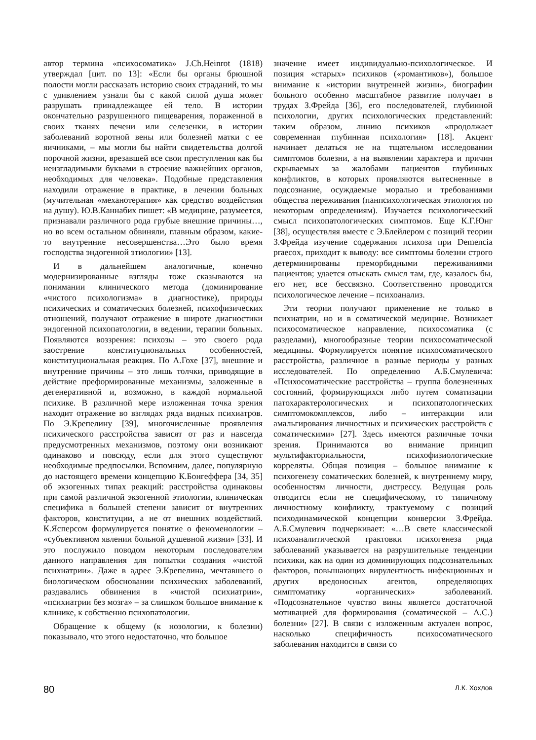автор термина «психосоматика» J.Ch.Heinrot (1818) утверждал [цит. по 13]: «Если бы органы брюшной полости могли рассказать историю своих страданий, то мы с удивлением узнали бы с какой силой душа может разрушать принадлежащее ей тело. В истории окончательно разрушенного пищеварения, пораженной в своих тканях печени или селезенки, в истории заболеваний воротной вены или болезней матки с ее яичниками, – мы могли бы найти свидетельства долгой порочной жизни, врезавшей все свои преступления как бы неизгладимыми буквами в строение важнейших органов, необходимых для человека». Подобные представления находили отражение в практике, в лечении больных (мучительная «механотерапия» как средство воздействия на душу). Ю.В.Каннабих пишет: «В медицине, разумеется, признавали различного рода грубые внешние причины…, но во всем остальном обвиняли, главным образом, какие-то внутренние несовершенства…Это было время господства эндогенной этиологии» [13].
И в дальнейшем аналогичные, конечно модернизированные взгляды тоже сказываются на понимании клинического метода (доминирование «чистого психологизма» в диагностике), природы психических и соматических болезней, психофизических отношений, получают отражение в широте диагностики эндогенной психопатологии, в ведении, терапии больных. Появляются воззрения: психозы – это своего рода заострение конституциональных особенностей, конституциональная реакция. По А.Гохе [37], внешние и внутренние причины – это лишь толчки, приводящие в действие преформированные механизмы, заложенные в дегенеративной и, возможно, в каждой нормальной психике. В различной мере изложенная точка зрения находит отражение во взглядах ряда видных психиатров. По Э.Крепелину [39], многочисленные проявления психического расстройства зависят от раз и навсегда предусмотренных механизмов, поэтому они возникают одинаково и повсюду, если для этого существуют необходимые предпосылки. Вспомним, далее, популярную до настоящего времени концепцию К.Бонгеффера [34, 35] об экзогенных типах реакций: расстройства одинаковы при самой различной экзогенной этиологии, клиническая специфика в большей степени зависит от внутренних факторов, конституции, а не от внешних воздействий. К.Ясперсом формулируется понятие о феноменологии – «субъективном явлении больной душевной жизни» [33]. И это послужило поводом некоторым последователям данного направления для попытки создания «чистой психиатрии». Даже в адрес Э.Крепелина, мечтавшего о биологическом обосновании психических заболеваний, раздавались обвинения в «чистой психиатрии», «психиатрии без мозга» – за слишком большое внимание к клинике, к собственно психопатологии.
Обращение к общему (к нозологии, к болезни) показывало, что этого недостаточно, что большое
значение имеет индивидуально-психологическое. И позиция «старых» психиков («романтиков»), большое внимание к «истории внутренней жизни», биографии больного особенно масштабное развитие получает в трудах З.Фрейда [36], его последователей, глубинной психологии, других психологических представлений: таким образом, линию психиков «продолжает современная глубинная психология» [18]. Акцент начинает делаться не на тщательном исследовании симптомов болезни, а на выявлении характера и причин скрываемых за жалобами пациентов глубинных конфликтов, в которых проявляются вытесненные в подсознание, осуждаемые моралью и требованиями общества переживания (панпсихологическая этиология по некоторым определениям). Изучается психологический смысл психопатологических симптомов. Еще К.Г.Юнг [38], осуществляя вместе с Э.Блейлером с позиций теории З.Фрейда изучение содержания психоза при Demencia praecox, приходит к выводу: все симптомы болезни строго детерминированы преморбидными переживаниями пациентов; удается отыскать смысл там, где, казалось бы, его нет, все бессвязно. Соответственно проводится психологическое лечение – психоанализ.
Эти теории получают применение не только в психиатрии, но и в соматической медицине. Возникает психосоматическое направление, психосоматика (с разделами), многообразные теории психосоматической медицины. Формулируется понятие психосоматического расстройства, различное в разные периоды у разных исследователей. По определению А.Б.Смулевича: «Психосоматические расстройства – группа болезненных состояний, формирующихся либо путем соматизации патохарактерологических и психопатологических симптомокомплексов, либо – интеракции или амальгирования личностных и психических расстройств с соматическими» [27]. Здесь имеются различные точки зрения. Принимаются во внимание принцип мультифакториальности, психофизиологические корреляты. Общая позиция – большое внимание к психогенезу соматических болезней, к внутреннему миру, особенностям личности, дистрессу. Ведущая роль отводится если не специфическому, то типичному личностному конфликту, трактуемому с позиций психодинамической концепции конверсии З.Фрейда. А.Б.Смулевич подчеркивает: «…В свете классической психоаналитической трактовки психогенеза ряда заболеваний указывается на разрушительные тенденции психики, как на один из доминирующих подсознательных факторов, повышающих вирулентность инфекционных и других вредоносных агентов, определяющих симптоматику «органических» заболеваний. «Подсознательное чувство вины является достаточной мотивацией для формирования (соматической – А.С.) болезни» [27]. В связи с изложенным актуален вопрос, насколько специфичность психосоматического заболевания находится в связи со
80 Л.К. Хохлов